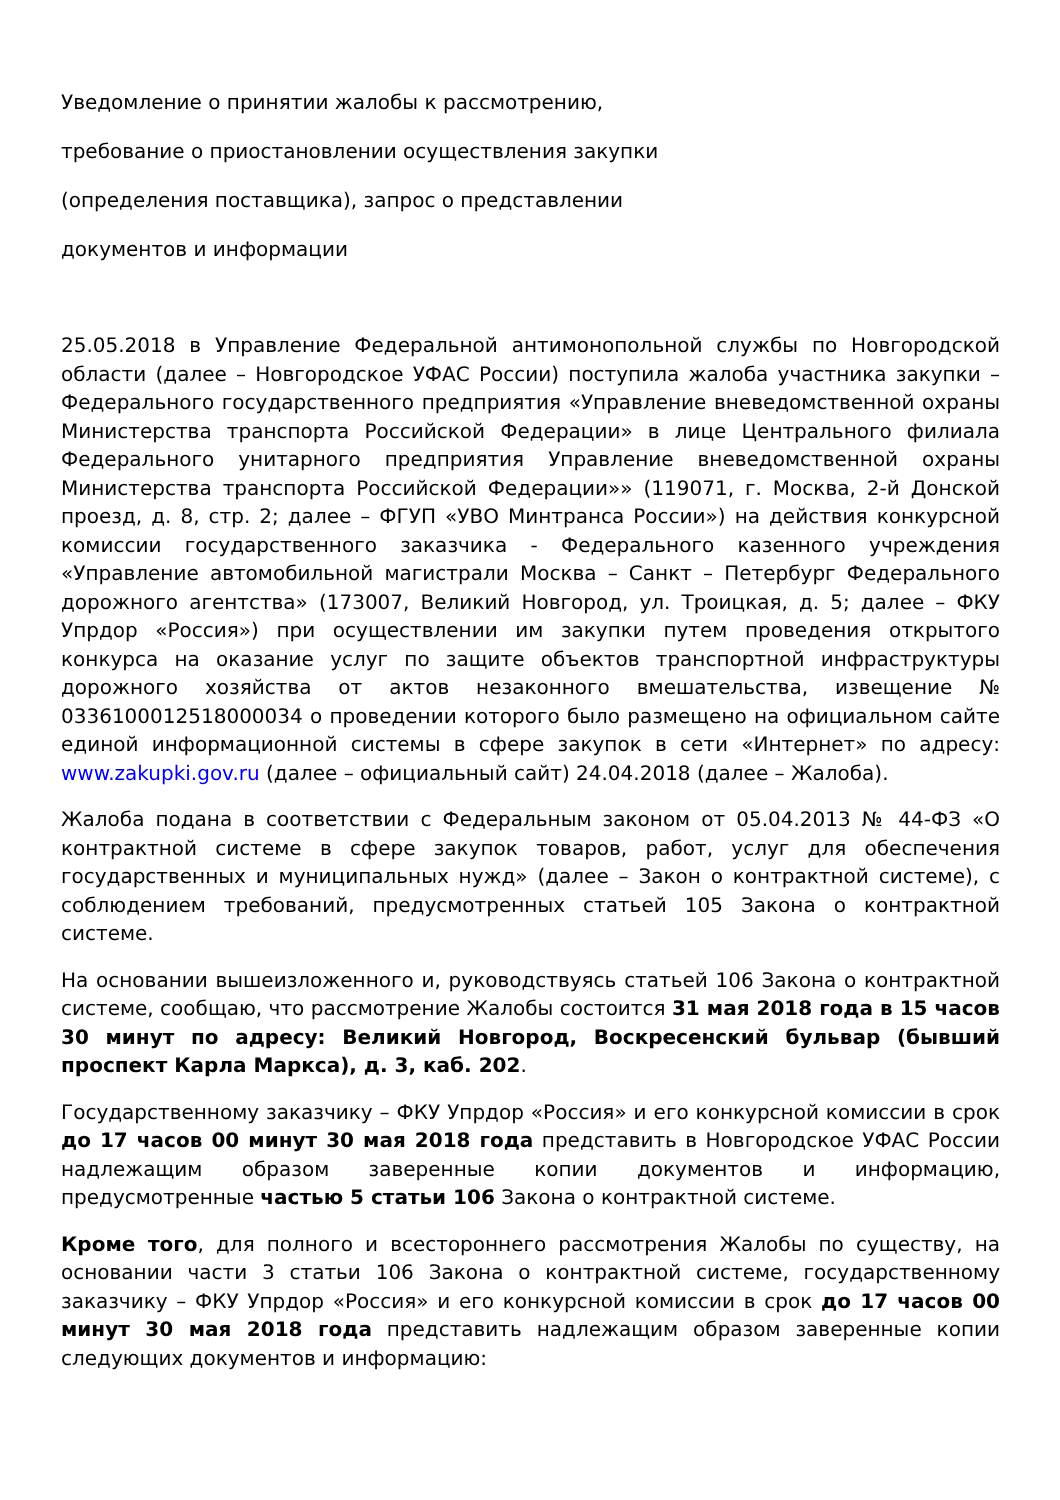Уведомление о принятии жалобы к рассмотрению,
требование о приостановлении осуществления закупки
(определения поставщика), запрос о представлении
документов и информации
25.05.2018 в Управление Федеральной антимонопольной службы по Новгородской области (далее – Новгородское УФАС России) поступила жалоба участника закупки – Федерального государственного предприятия «Управление вневедомственной охраны Министерства транспорта Российской Федерации» в лице Центрального филиала Федерального унитарного предприятия Управление вневедомственной охраны Министерства транспорта Российской Федерации»» (119071, г. Москва, 2-й Донской проезд, д. 8, стр. 2; далее – ФГУП «УВО Минтранса России») на действия конкурсной комиссии государственного заказчика - Федерального казенного учреждения «Управление автомобильной магистрали Москва – Санкт – Петербург Федерального дорожного агентства» (173007, Великий Новгород, ул. Троицкая, д. 5; далее – ФКУ Упрдор «Россия») при осуществлении им закупки путем проведения открытого конкурса на оказание услуг по защите объектов транспортной инфраструктуры дорожного хозяйства от актов незаконного вмешательства, извещение № 0336100012518000034 о проведении которого было размещено на официальном сайте единой информационной системы в сфере закупок в сети «Интернет» по адресу: www.zakupki.gov.ru (далее – официальный сайт) 24.04.2018 (далее – Жалоба).
Жалоба подана в соответствии с Федеральным законом от 05.04.2013 № 44-ФЗ «О контрактной системе в сфере закупок товаров, работ, услуг для обеспечения государственных и муниципальных нужд» (далее – Закон о контрактной системе), с соблюдением требований, предусмотренных статьей 105 Закона о контрактной системе.
На основании вышеизложенного и, руководствуясь статьей 106 Закона о контрактной системе, сообщаю, что рассмотрение Жалобы состоится 31 мая 2018 года в 15 часов 30 минут по адресу: Великий Новгород, Воскресенский бульвар (бывший проспект Карла Маркса), д. 3, каб. 202.
Государственному заказчику – ФКУ Упрдор «Россия» и его конкурсной комиссии в срок до 17 часов 00 минут 30 мая 2018 года представить в Новгородское УФАС России надлежащим образом заверенные копии документов и информацию, предусмотренные частью 5 статьи 106 Закона о контрактной системе.
Кроме того, для полного и всестороннего рассмотрения Жалобы по существу, на основании части 3 статьи 106 Закона о контрактной системе, государственному заказчику – ФКУ Упрдор «Россия» и его конкурсной комиссии в срок до 17 часов 00 минут 30 мая 2018 года представить надлежащим образом заверенные копии следующих документов и информацию: